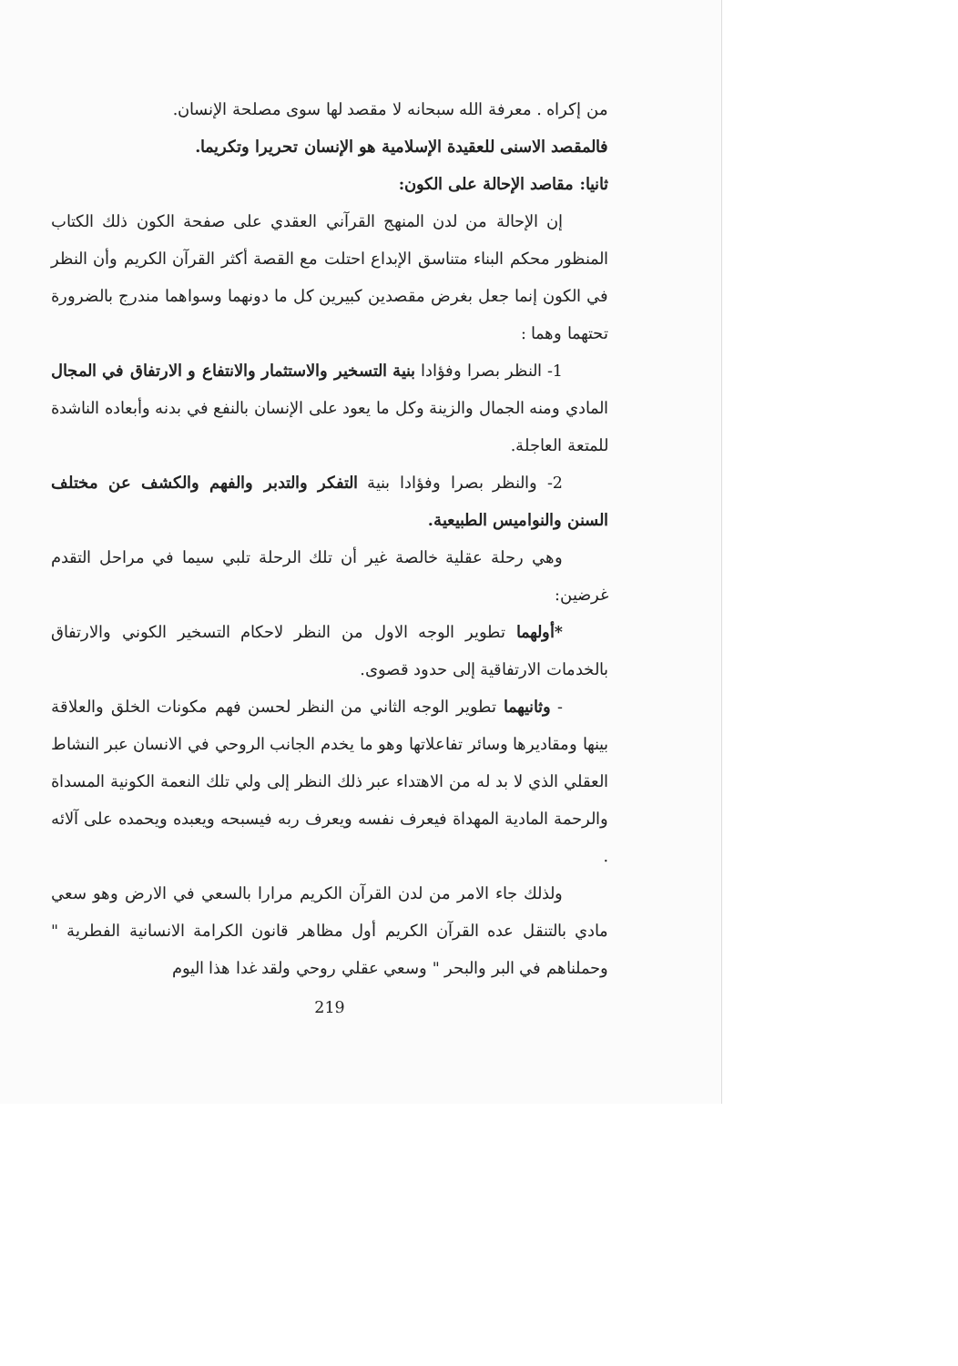من إكراه . معرفة الله سبحانه لا مقصد لها سوى مصلحة الإنسان.
فالمقصد الاسنى للعقيدة الإسلامية هو الإنسان تحريرا وتكريما.
ثانيا: مقاصد الإحالة على الكون:
إن الإحالة من لدن المنهج القرآني العقدي على صفحة الكون ذلك الكتاب المنظور محكم البناء متناسق الإبداع احتلت مع القصة أكثر القرآن الكريم وأن النظر في الكون إنما جعل بغرض مقصدين كبيرين كل ما دونهما وسواهما مندرج بالضرورة تحتهما وهما :
1- النظر بصرا وفؤادا بنية التسخير والاستثمار والانتفاع و الارتفاق في المجال المادي ومنه الجمال والزينة وكل ما يعود على الإنسان بالنفع في بدنه وأبعاده الناشدة للمتعة العاجلة.
2- والنظر بصرا وفؤادا بنية التفكر والتدبر والفهم والكشف عن مختلف السنن والنواميس الطبيعية.
وهي رحلة عقلية خالصة غير أن تلك الرحلة تلبي سيما في مراحل التقدم غرضين:
*أولهما تطوير الوجه الاول من النظر لاحكام التسخير الكوني والارتفاق بالخدمات الارتفاقية إلى حدود قصوى.
- وثانيهما تطوير الوجه الثاني من النظر لحسن فهم مكونات الخلق والعلاقة بينها ومقاديرها وسائر تفاعلاتها وهو ما يخدم الجانب الروحي في الانسان عبر النشاط العقلي الذي لا بد له من الاهتداء عبر ذلك النظر إلى ولي تلك النعمة الكونية المسداة والرحمة المادية المهداة فيعرف نفسه ويعرف ربه فيسبحه ويعبده ويحمده على آلائه .
ولذلك جاء الامر من لدن القرآن الكريم مرارا بالسعي في الارض وهو سعي مادي بالتنقل عده القرآن الكريم أول مظاهر قانون الكرامة الانسانية الفطرية " وحملناهم في البر والبحر " وسعي عقلي روحي ولقد غدا هذا اليوم
219